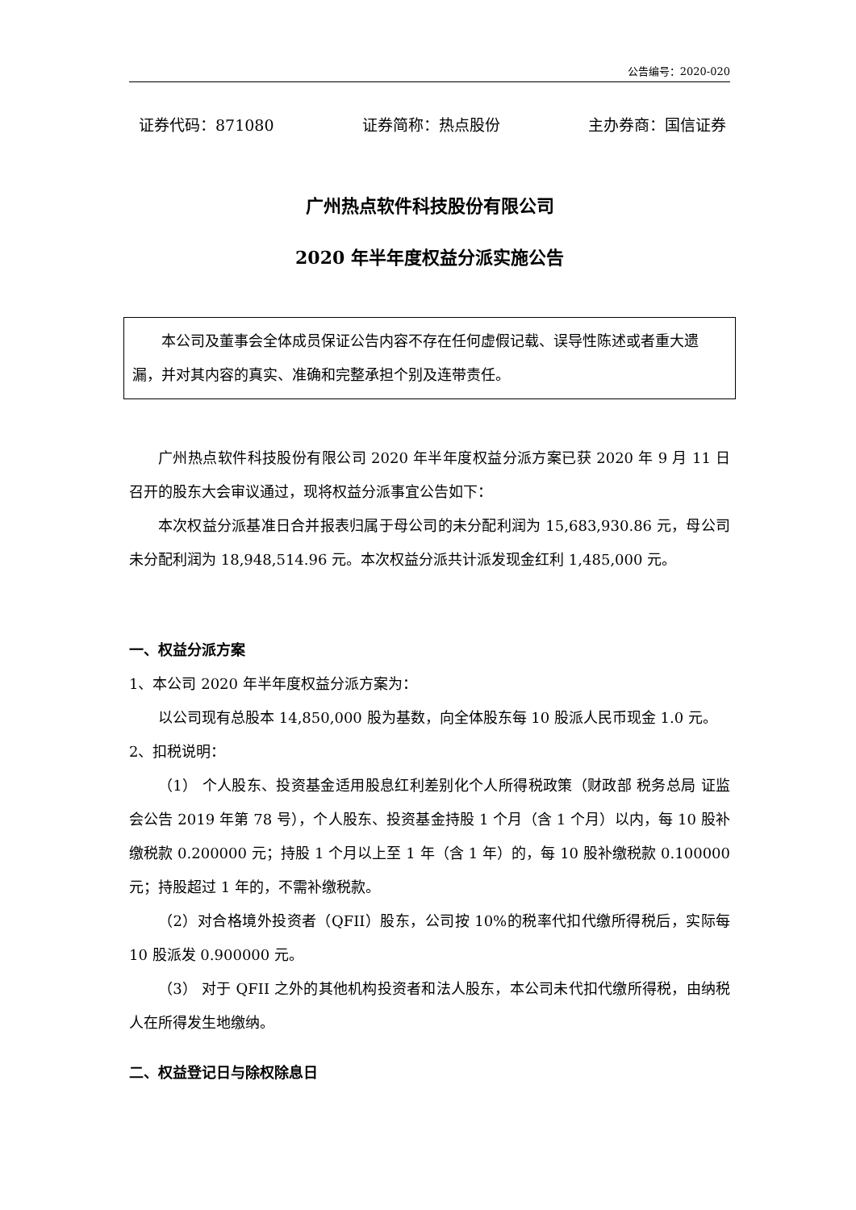公告编号：2020-020
证券代码：871080 证券简称：热点股份 主办券商：国信证券
广州热点软件科技股份有限公司
2020 年半年度权益分派实施公告
本公司及董事会全体成员保证公告内容不存在任何虚假记载、误导性陈述或者重大遗漏，并对其内容的真实、准确和完整承担个别及连带责任。
广州热点软件科技股份有限公司 2020 年半年度权益分派方案已获 2020 年 9 月 11 日召开的股东大会审议通过，现将权益分派事宜公告如下：
本次权益分派基准日合并报表归属于母公司的未分配利润为 15,683,930.86 元，母公司未分配利润为 18,948,514.96 元。本次权益分派共计派发现金红利 1,485,000 元。
一、权益分派方案
1、本公司 2020 年半年度权益分派方案为：
以公司现有总股本 14,850,000 股为基数，向全体股东每 10 股派人民币现金 1.0 元。
2、扣税说明：
（1） 个人股东、投资基金适用股息红利差别化个人所得税政策（财政部 税务总局 证监会公告 2019 年第 78 号），个人股东、投资基金持股 1 个月（含 1 个月）以内，每 10 股补缴税款 0.200000 元；持股 1 个月以上至 1 年（含 1 年）的，每 10 股补缴税款 0.100000 元；持股超过 1 年的，不需补缴税款。
（2）对合格境外投资者（QFII）股东，公司按 10%的税率代扣代缴所得税后，实际每 10 股派发 0.900000 元。
（3） 对于 QFII 之外的其他机构投资者和法人股东，本公司未代扣代缴所得税，由纳税人在所得发生地缴纳。
二、权益登记日与除权除息日